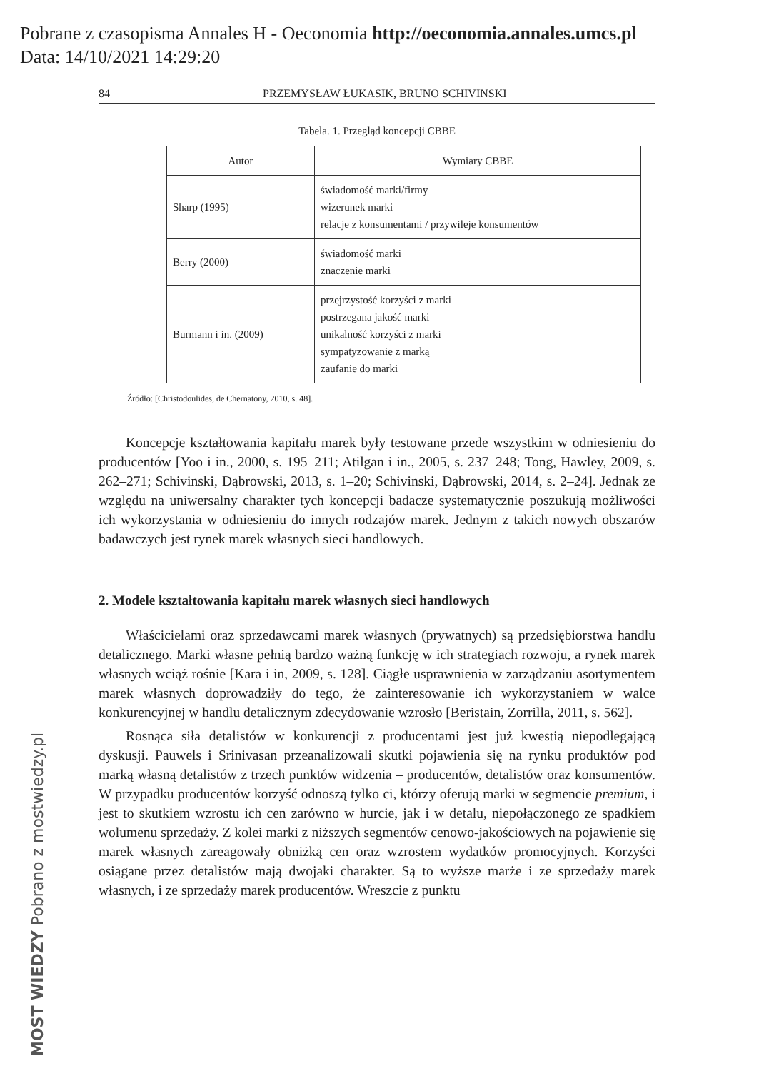Pobrane z czasopisma Annales H - Oeconomia http://oeconomia.annales.umcs.pl
Data: 14/10/2021 14:29:20
MOST WIEDZY Pobrano z mostwiedzy.pl
84 PRZEMYSŁAW ŁUKASIK, BRUNO SCHIVINSKI
Tabela. 1. Przegląd koncepcji CBBE
| Autor | Wymiary CBBE |
| --- | --- |
| Sharp (1995) | świadomość marki/firmy wizerunek marki relacje z konsumentami / przywileje konsumentów |
| Berry (2000) | świadomość marki znaczenie marki |
| Burmann i in. (2009) | przejrzystość korzyści z marki postrzegana jakość marki unikalność korzyści z marki sympatyzowanie z marką zaufanie do marki |
Źródło: [Christodoulides, de Chernatony, 2010, s. 48].
Koncepcje kształtowania kapitału marek były testowane przede wszystkim w odniesieniu do producentów [Yoo i in., 2000, s. 195–211; Atilgan i in., 2005, s. 237–248; Tong, Hawley, 2009, s. 262–271; Schivinski, Dąbrowski, 2013, s. 1–20; Schivinski, Dąbrowski, 2014, s. 2–24]. Jednak ze względu na uniwersalny charakter tych koncepcji badacze systematycznie poszukują możliwości ich wykorzystania w odniesieniu do innych rodzajów marek. Jednym z takich nowych obszarów badawczych jest rynek marek własnych sieci handlowych.
2. Modele kształtowania kapitału marek własnych sieci handlowych
Właścicielami oraz sprzedawcami marek własnych (prywatnych) są przedsiębiorstwa handlu detalicznego. Marki własne pełnią bardzo ważną funkcję w ich strategiach rozwoju, a rynek marek własnych wciąż rośnie [Kara i in, 2009, s. 128]. Ciągłe usprawnienia w zarządzaniu asortymentem marek własnych doprowadziły do tego, że zainteresowanie ich wykorzystaniem w walce konkurencyjnej w handlu detalicznym zdecydowanie wzrosło [Beristain, Zorrilla, 2011, s. 562].
Rosnąca siła detalistów w konkurencji z producentami jest już kwestią niepodlegającą dyskusji. Pauwels i Srinivasan przeanalizowali skutki pojawienia się na rynku produktów pod marką własną detalistów z trzech punktów widzenia – producentów, detalistów oraz konsumentów. W przypadku producentów korzyść odnoszą tylko ci, którzy oferują marki w segmencie premium, i jest to skutkiem wzrostu ich cen zarówno w hurcie, jak i w detalu, niepołączonego ze spadkiem wolumenu sprzedaży. Z kolei marki z niższych segmentów cenowo-jakościowych na pojawienie się marek własnych zareagowały obniżką cen oraz wzrostem wydatków promocyjnych. Korzyści osiągane przez detalistów mają dwojaki charakter. Są to wyższe marże i ze sprzedaży marek własnych, i ze sprzedaży marek producentów. Wreszcie z punktu